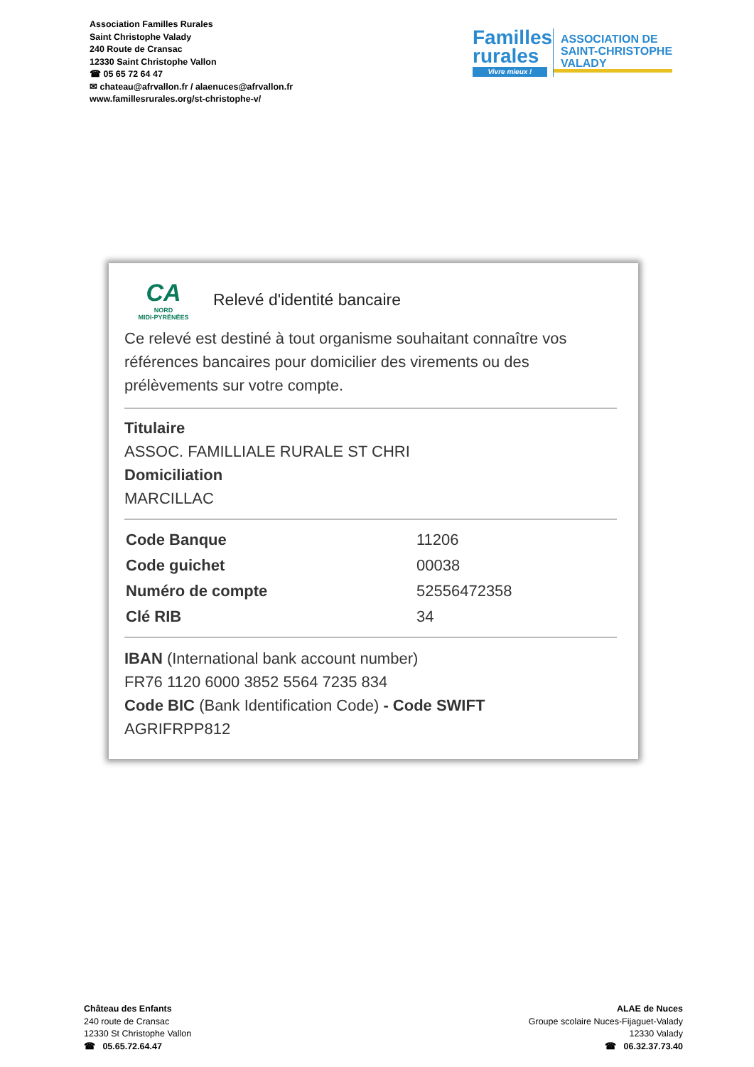Association Familles Rurales
Saint Christophe Valady
240 Route de Cransac
12330 Saint Christophe Vallon
☎ 05 65 72 64 47
✉ chateau@afrvallon.fr / alaenuces@afrvallon.fr
www.famillesrurales.org/st-christophe-v/
Familles rurales
Vivre mieux !
ASSOCIATION DE
SAINT-CHRISTOPHE
VALADY
CA
NORD
MIDI-PYRÉNÉES
Relevé d'identité bancaire
Ce relevé est destiné à tout organisme souhaitant connaître vos références bancaires pour domicilier des virements ou des prélèvements sur votre compte.
Titulaire
ASSOC. FAMILLIALE RURALE ST CHRI
Domiciliation
MARCILLAC
| Code Banque | 11206 |
| Code guichet | 00038 |
| Numéro de compte | 52556472358 |
| Clé RIB | 34 |
IBAN (International bank account number)
FR76 1120 6000 3852 5564 7235 834
Code BIC (Bank Identification Code) - Code SWIFT
AGRIFRPP812
Château des Enfants
240 route de Cransac
12330 St Christophe Vallon
☎ 05.65.72.64.47
ALAE de Nuces
Groupe scolaire Nuces-Fijaguet-Valady
12330 Valady
☎ 06.32.37.73.40